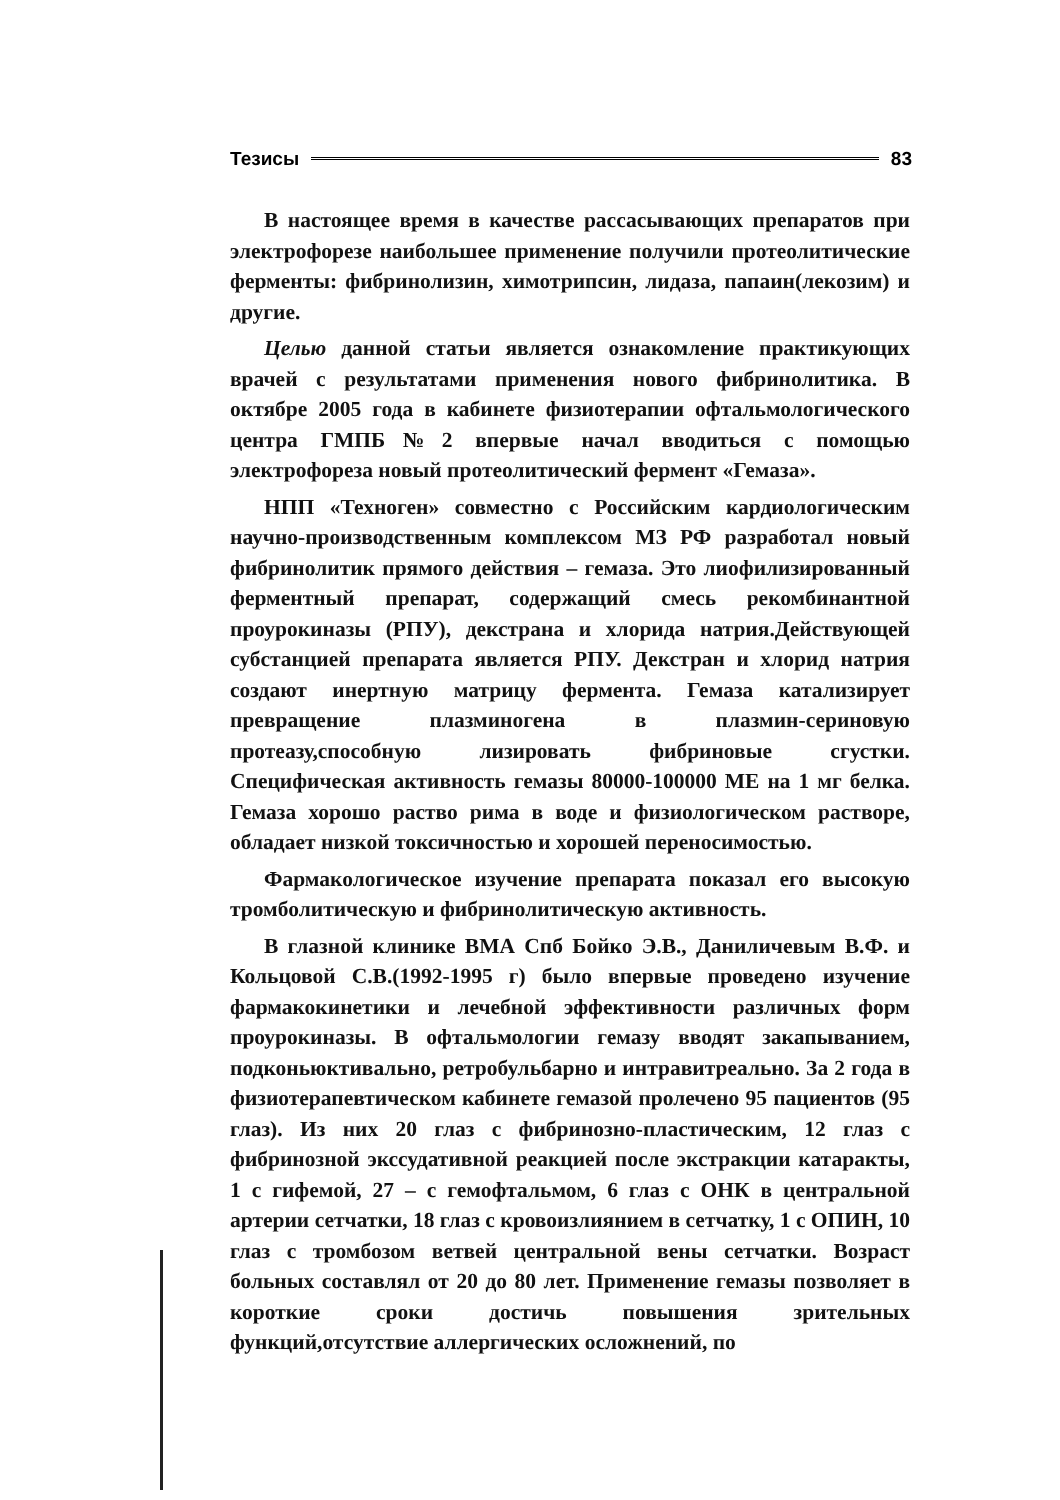Тезисы 83
В настоящее время в качестве рассасывающих препаратов при электрофорезе наибольшее применение получили протеолитические ферменты: фибринолизин, химотрипсин, лидаза, папаин(лекозим) и другие.
Целью данной статьи является ознакомление практикующих врачей с результатами применения нового фибринолитика. В октябре 2005 года в кабинете физиотерапии офтальмологического центра ГМПБ№2 впервые начал вводиться с помощью электрофореза новый протеолитический фермент «Гемаза».
НПП «Техноген» совместно с Российским кардиологическим научно-производственным комплексом МЗ РФ разработал новый фибринолитик прямого действия – гемаза. Это лиофилизированный ферментный препарат, содержащий смесь рекомбинантной проурокиназы (РПУ), декстрана и хлорида натрия.Действующей субстанцией препарата является РПУ. Декстран и хлорид натрия создают инертную матрицу фермента. Гемаза катализирует превращение плазминогена в плазмин-сериновую протеазу,способную лизировать фибриновые сгустки. Специфическая активность гемазы 80000-100000 МЕ на 1 мг белка. Гемаза хорошо раство рима в воде и физиологическом растворе, обладает низкой токсичностью и хорошей переносимостью.
Фармакологическое изучение препарата показал его высокую тромболитическую и фибринолитическую активность.
В глазной клинике ВМА Спб Бойко Э.В., Даниличевым В.Ф. и Кольцовой С.В.(1992-1995 г) было впервые проведено изучение фармакокинетики и лечебной эффективности различных форм проурокиназы. В офтальмологии гемазу вводят закапыванием, подконьюктивально, ретробульбарно и интравитреально. За 2 года в физиотерапевтическом кабинете гемазой пролечено 95 пациентов (95 глаз). Из них 20 глаз с фибринозно-пластическим, 12 глаз с фибринозной экссудативной реакцией после экстракции катаракты, 1 с гифемой, 27 – с гемофтальмом, 6 глаз с ОНК в центральной артерии сетчатки, 18 глаз с кровоизлиянием в сетчатку, 1 с ОПИН, 10 глаз с тромбозом ветвей центральной вены сетчатки. Возраст больных составлял от 20 до 80 лет. Применение гемазы позволяет в короткие сроки достичь повышения зрительных функций,отсутствие аллергических осложнений, по